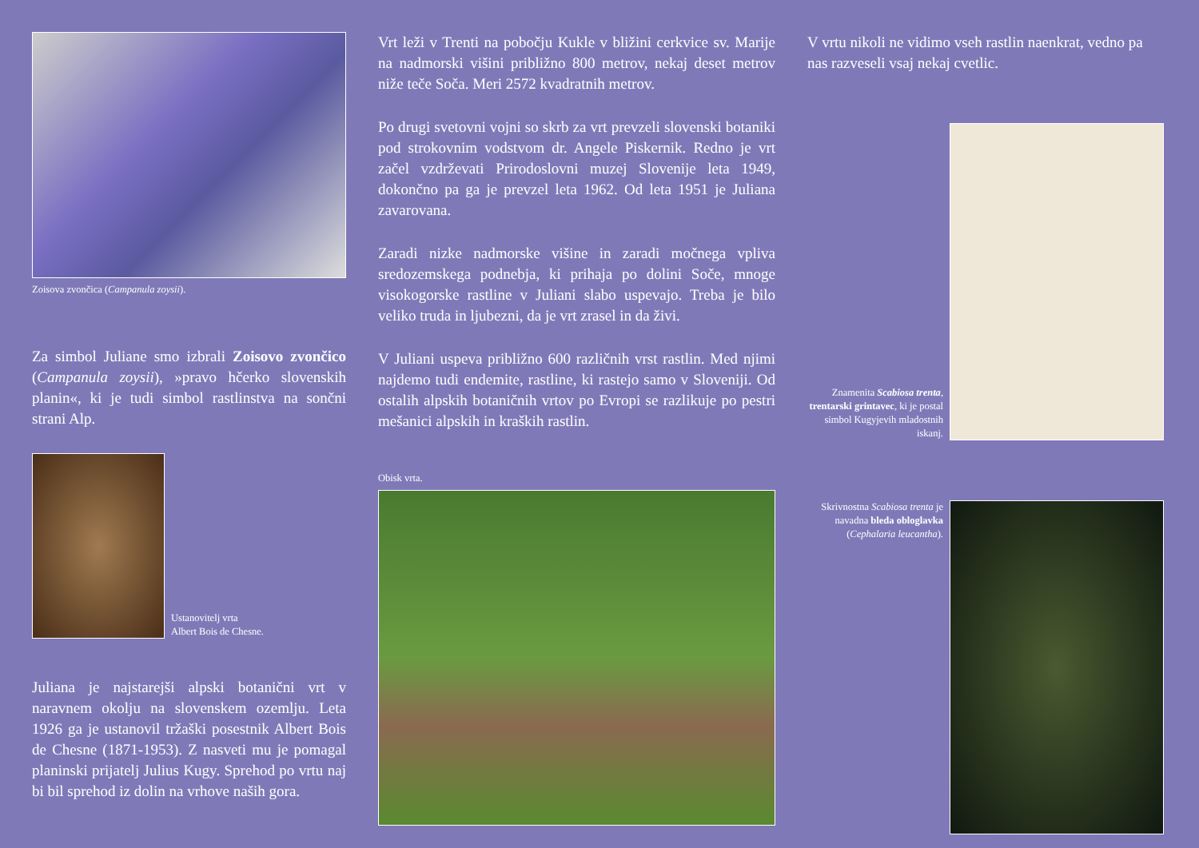Zoisova zvončica (Campanula zoysii).
Za simbol Juliane smo izbrali Zoisovo zvončico (Campanula zoysii), »pravo hčerko slovenskih planin«, ki je tudi simbol rastlinstva na sončni strani Alp.
Ustanovitelj vrta
Albert Bois de Chesne.
Juliana je najstarejši alpski botanični vrt v naravnem okolju na slovenskem ozemlju. Leta 1926 ga je ustanovil tržaški posestnik Albert Bois de Chesne (1871-1953). Z nasveti mu je pomagal planinski prijatelj Julius Kugy. Sprehod po vrtu naj bi bil sprehod iz dolin na vrhove naših gora.
Vrt leži v Trenti na pobočju Kukle v bližini cerkvice sv. Marije na nadmorski višini približno 800 metrov, nekaj deset metrov niže teče Soča. Meri 2572 kvadratnih metrov.
Po drugi svetovni vojni so skrb za vrt prevzeli slovenski botaniki pod strokovnim vodstvom dr. Angele Piskernik. Redno je vrt začel vzdrževati Prirodoslovni muzej Slovenije leta 1949, dokončno pa ga je prevzel leta 1962. Od leta 1951 je Juliana zavarovana.
Zaradi nizke nadmorske višine in zaradi močnega vpliva sredozemskega podnebja, ki prihaja po dolini Soče, mnoge visokogorske rastline v Juliani slabo uspevajo. Treba je bilo veliko truda in ljubezni, da je vrt zrasel in da živi.
V Juliani uspeva približno 600 različnih vrst rastlin. Med njimi najdemo tudi endemite, rastline, ki rastejo samo v Sloveniji. Od ostalih alpskih botaničnih vrtov po Evropi se razlikuje po pestri mešanici alpskih in kraških rastlin.
Obisk vrta.
V vrtu nikoli ne vidimo vseh rastlin naenkrat, vedno pa nas razveseli vsaj nekaj cvetlic.
Znamenita Scabiosa trenta, trentarski grintavec, ki je postal simbol Kugyjevih mladostnih iskanj.
Skrivnostna Scabiosa trenta je navadna bleda obloglavka (Cephalaria leucantha).